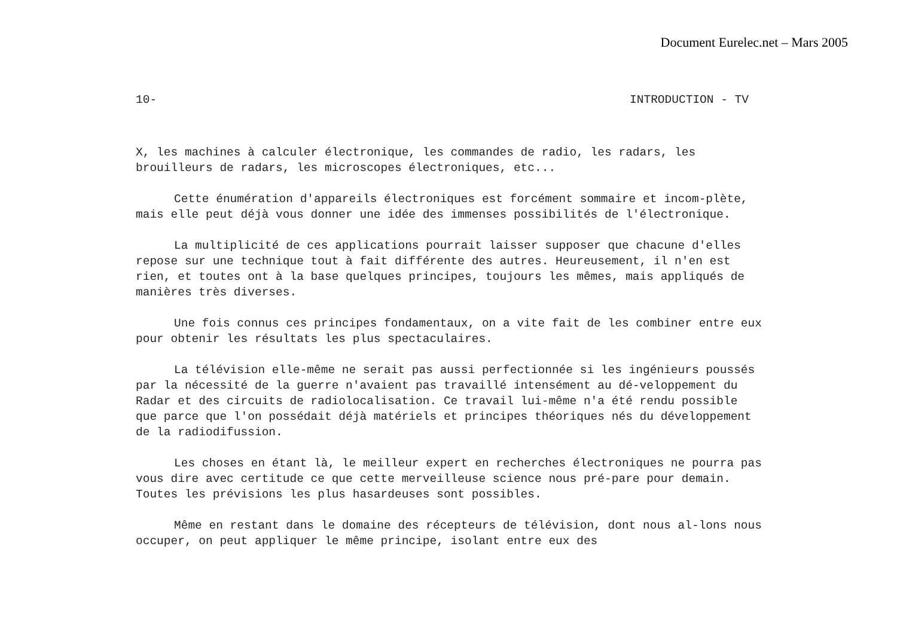Document Eurelec.net – Mars 2005
10- INTRODUCTION - TV
X, les machines à calculer électronique, les commandes de radio, les radars, les brouilleurs de radars, les microscopes électroniques, etc...
Cette énumération d'appareils électroniques est forcément sommaire et incom-plète, mais elle peut déjà vous donner une idée des immenses possibilités de l'électronique.
La multiplicité de ces applications pourrait laisser supposer que chacune d'elles repose sur une technique tout à fait différente des autres. Heureusement, il n'en est rien, et toutes ont à la base quelques principes, toujours les mêmes, mais appliqués de manières très diverses.
Une fois connus ces principes fondamentaux, on a vite fait de les combiner entre eux pour obtenir les résultats les plus spectaculaires.
La télévision elle-même ne serait pas aussi perfectionnée si les ingénieurs poussés par la nécessité de la guerre n'avaient pas travaillé intensément au dé-veloppement du Radar et des circuits de radiolocalisation. Ce travail lui-même n'a été rendu possible que parce que l'on possédait déjà matériels et principes théoriques nés du développement de la radiodifussion.
Les choses en étant là, le meilleur expert en recherches électroniques ne pourra pas vous dire avec certitude ce que cette merveilleuse science nous pré-pare pour demain. Toutes les prévisions les plus hasardeuses sont possibles.
Même en restant dans le domaine des récepteurs de télévision, dont nous al-lons nous occuper, on peut appliquer le même principe, isolant entre eux des